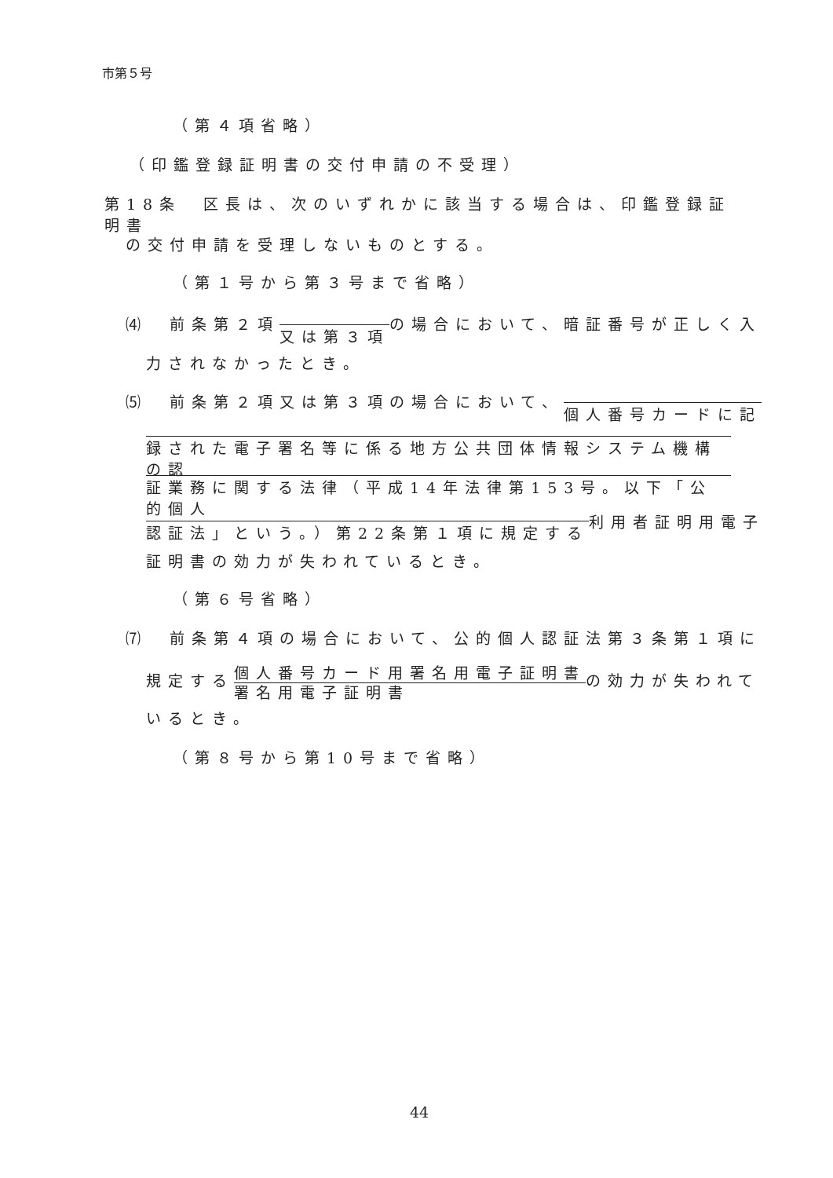市第５号
（第４項省略）
（印鑑登録証明書の交付申請の不受理）
第18条　区長は、次のいずれかに該当する場合は、印鑑登録証明書
の交付申請を受理しないものとする。
（第１号から第３号まで省略）
⑷　前条第２項又は第３項の場合において、暗証番号が正しく入
力されなかったとき。
⑸　前条第２項又は第３項の場合において、個人番号カードに記
録された電子署名等に係る地方公共団体情報システム機構の認
証業務に関する法律（平成14年法律第153号。以下「公的個人
認証法」という。）第22条第１項に規定する利用者証明用電子
証明書の効力が失われているとき。
（第６号省略）
⑺　前条第４項の場合において、公的個人認証法第３条第１項に
規定する個人番号カード用署名用電子証明書 署名用電子証明書の効力が失われて
いるとき。
（第８号から第10号まで省略）
44